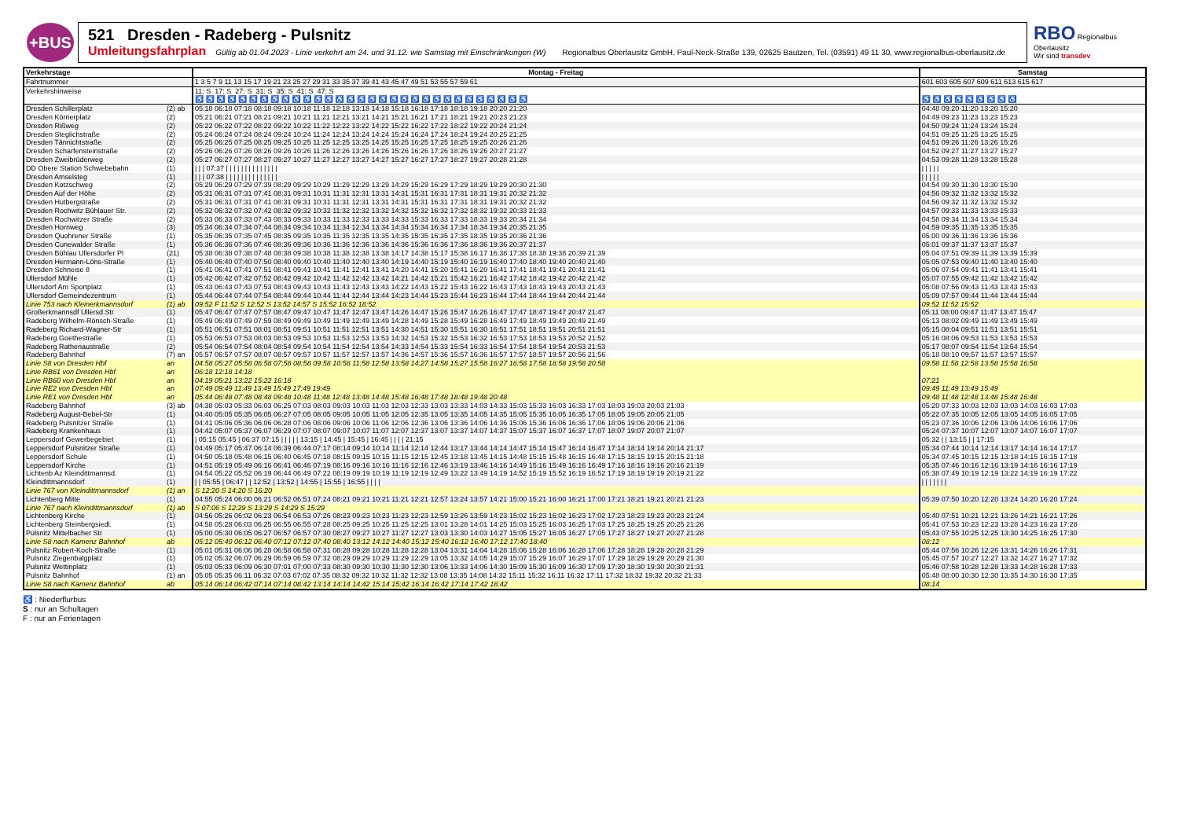+BUS
521 Dresden - Radeberg - Pulsnitz
Umleitungsfahrplan Gültig ab 01.04.2023 - Linie verkehrt am 24. und 31.12. wie Samstag mit Einschränkungen (W) Regionalbus Oberlausitz GmbH, Paul-Neck-Straße 139, 02625 Bautzen, Tel. (03591) 49 11 30, www.regionalbus-oberlausitz.de
RBO Regionalbus Oberlausitz
Wir sind transdev
| Verkehrstage | | Montag - Freitag | Samstag |
| --- | --- | --- | --- |
| Fahrtnummer | | 1 3 5 7 9 11 13 15 17 19 21 23 25 27 29 31 33 35 37 39 41 43 45 47 49 51 53 55 57 59 61 | 601 603 605 607 609 611 613 615 617 |
| Verkehrshinweise | | 11: S 17: S 27: S 31: S 35: S 41: S 47: S ♿ ♿ ♿ ♿ ♿ ♿ ♿ ♿ ♿ ♿ ♿ ♿ ♿ ♿ ♿ ♿ ♿ ♿ ♿ ♿ ♿ ♿ ♿ ♿ ♿ ♿ ♿ ♿ ♿ ♿ ♿ | ♿ ♿ ♿ ♿ ♿ ♿ ♿ ♿ ♿ |
| Dresden Schillerplatz | (2) ab | 05:18 06:18 07:18 08:18 09:18 10:18 11:18 12:18 13:18 14:18 15:18 16:18 17:18 18:18 19:18 20:20 21:20 | 04:48 09:20 11:20 13:20 15:20 |
| Dresden Körnerplatz | (2) | 05:21 06:21 07:21 08:21 09:21 10:21 11:21 12:21 13:21 14:21 15:21 16:21 17:21 18:21 19:21 20:23 21:23 | 04:49 09:23 11:23 13:23 15:23 |
| Dresden Rißweg | (2) | 05:22 06:22 07:22 08:22 09:22 10:22 11:22 12:22 13:22 14:22 15:22 16:22 17:22 18:22 19:22 20:24 21:24 | 04:50 09:24 11:24 13:24 15:24 |
| Dresden Steglichstraße | (2) | 05:24 06:24 07:24 08:24 09:24 10:24 11:24 12:24 13:24 14:24 15:24 16:24 17:24 18:24 19:24 20:25 21:25 | 04:51 09:25 11:25 13:25 15:25 |
| Dresden Tännichtstraße | (2) | 05:25 06:25 07:25 08:25 09:25 10:25 11:25 12:25 13:25 14:25 15:25 16:25 17:25 18:25 19:25 20:26 21:26 | 04:51 09:26 11:26 13:26 15:26 |
| Dresden Scharfensteinstraße | (2) | 05:26 06:26 07:26 08:26 09:26 10:26 11:26 12:26 13:26 14:26 15:26 16:26 17:26 18:26 19:26 20:27 21:27 | 04:52 09:27 11:27 13:27 15:27 |
| Dresden Zweibrüderweg | (2) | 05:27 06:27 07:27 08:27 09:27 10:27 11:27 12:27 13:27 14:27 15:27 16:27 17:27 18:27 19:27 20:28 21:28 | 04:53 09:28 11:28 13:28 15:28 |
| DD Obere Station Schwebebahn | (1) | / / / 07:37 / / / / / / / / / / / / / / | / / / / / |
| Dresden Amselsteg | (1) | / / / 07:38 / / / / / / / / / / / / / / | / / / / / |
| Dresden Kotzschweg | (2) | 05:29 06:29 07:29 07:39 08:29 09:29 10:29 11:29 12:29 13:29 14:29 15:29 16:29 17:29 18:29 19:29 20:30 21:30 | 04:54 09:30 11:30 13:30 15:30 |
| Dresden Auf der Höhe | (2) | 05:31 06:31 07:31 07:41 08:31 09:31 10:31 11:31 12:31 13:31 14:31 15:31 16:31 17:31 18:31 19:31 20:32 21:32 | 04:56 09:32 11:32 13:32 15:32 |
| Dresden Hutbergstraße | (2) | 05:31 06:31 07:31 07:41 08:31 09:31 10:31 11:31 12:31 13:31 14:31 15:31 16:31 17:31 18:31 19:31 20:32 21:32 | 04:56 09:32 11:32 13:32 15:32 |
| Dresden Rochwitz Bühlauer Str. | (2) | 05:32 06:32 07:32 07:42 08:32 09:32 10:32 11:32 12:32 13:32 14:32 15:32 16:32 17:32 18:32 19:32 20:33 21:33 | 04:57 09:33 11:33 13:33 15:33 |
| Dresden Rochwitzer Straße | (2) | 05:33 06:33 07:33 07:43 08:33 09:33 10:33 11:33 12:33 13:33 14:33 15:33 16:33 17:33 18:33 19:33 20:34 21:34 | 04:58 09:34 11:34 13:34 15:34 |
| Dresden Hornweg | (3) | 05:34 06:34 07:34 07:44 08:34 09:34 10:34 11:34 12:34 13:34 14:34 15:34 16:34 17:34 18:34 19:34 20:35 21:35 | 04:59 09:35 11:35 13:35 15:35 |
| Dresden Quohrener Straße | (1) | 05:35 06:35 07:35 07:45 08:35 09:35 10:35 11:35 12:35 13:35 14:35 15:35 16:35 17:35 18:35 19:35 20:36 21:36 | 05:00 09:36 11:36 13:36 15:36 |
| Dresden Cunewalder Straße | (1) | 05:36 06:36 07:36 07:46 08:36 09:36 10:36 11:36 12:36 13:36 14:36 15:36 16:36 17:36 18:36 19:36 20:37 21:37 | 05:01 09:37 11:37 13:37 15:37 |
| Dresden Bühlau Ullersdorfer Pl | (21) | 05:38 06:38 07:38 07:48 08:38 09:38 10:38 11:38 12:38 13:38 14:17 14:38 15:17 15:38 16:17 16:38 17:38 18:38 19:38 20:39 21:39 | 05:04 07:51 09:39 11:39 13:39 15:39 |
| Dresden Hermann-Löns-Straße | (1) | 05:40 06:40 07:40 07:50 08:40 09:40 10:40 11:40 12:40 13:40 14:19 14:40 15:19 15:40 16:19 16:40 17:40 18:40 19:40 20:40 21:40 | 05:05 07:53 09:40 11:40 13:40 15:40 |
| Dresden Schneise 8 | (1) | 05:41 06:41 07:41 07:51 08:41 09:41 10:41 11:41 12:41 13:41 14:20 14:41 15:20 15:41 16:20 16:41 17:41 18:41 19:41 20:41 21:41 | 05:06 07:54 09:41 11:41 13:41 15:41 |
| Ullersdorf Mühle | (1) | 05:42 06:42 07:42 07:52 08:42 09:42 10:42 11:42 12:42 13:42 14:21 14:42 15:21 15:42 16:21 16:42 17:42 18:42 19:42 20:42 21:42 | 05:07 07:55 09:42 11:42 13:42 15:42 |
| Ullersdorf Am Sportplatz | (1) | 05:43 06:43 07:43 07:53 08:43 09:43 10:43 11:43 12:43 13:43 14:22 14:43 15:22 15:43 16:22 16:43 17:43 18:43 19:43 20:43 21:43 | 05:08 07:56 09:43 11:43 13:43 15:43 |
| Ullersdorf Gemeindezentrum | (1) | 05:44 06:44 07:44 07:54 08:44 09:44 10:44 11:44 12:44 13:44 14:23 14:44 15:23 15:44 16:23 16:44 17:44 18:44 19:44 20:44 21:44 | 05:09 07:57 09:44 11:44 13:44 15:44 |
| Linie 753 nach Kleinerkmannsdorf | (1) ab | 09:52 F 11:52 S 12:52 S 13:52 14:57 S 15:52 16:52 18:52 | 09:52 11:52 15:52 |
| Großerkmannsdf Ullersd.Str | (1) | 05:47 06:47 07:47 07:57 08:47 09:47 10:47 11:47 12:47 13:47 14:26 14:47 15:26 15:47 16:26 16:47 17:47 18:47 19:47 20:47 21:47 | 05:11 08:00 09:47 11:47 13:47 15:47 |
| Radeberg Wilhelm-Rönsch-Straße | (1) | 05:49 06:49 07:49 07:59 08:49 09:49 10:49 11:49 12:49 13:49 14:28 14:49 15:28 15:49 16:28 16:49 17:49 18:49 19:49 20:49 21:49 | 05:13 08:02 09:49 11:49 13:49 15:49 |
| Radeberg Richard-Wagner-Str | (1) | 05:51 06:51 07:51 08:01 08:51 09:51 10:51 11:51 12:51 13:51 14:30 14:51 15:30 15:51 16:30 16:51 17:51 18:51 19:51 20:51 21:51 | 05:15 08:04 09:51 11:51 13:51 15:51 |
| Radeberg Goethestraße | (1) | 05:53 06:53 07:53 08:03 08:53 09:53 10:53 11:53 12:53 13:53 14:32 14:53 15:32 15:53 16:32 16:53 17:53 18:53 19:53 20:52 21:52 | 05:16 08:06 09:53 11:53 13:53 15:53 |
| Radeberg Rathenaustraße | (2) | 05:54 06:54 07:54 08:04 08:54 09:54 10:54 11:54 12:54 13:54 14:33 14:54 15:33 15:54 16:33 16:54 17:54 18:54 19:54 20:53 21:53 | 05:17 08:07 09:54 11:54 13:54 15:54 |
| Radeberg Bahnhof | (7) an | 05:57 06:57 07:57 08:07 08:57 09:57 10:57 11:57 12:57 13:57 14:36 14:57 15:36 15:57 16:36 16:57 17:57 18:57 19:57 20:56 21:56 | 05:18 08:10 09:57 11:57 13:57 15:57 |
| Linie S8 von Dresden Hbf | an | 04:58 05:27 05:58 06:58 07:58 08:58 09:58 10:58 11:58 12:58 13:58 14:27 14:58 15:27 15:58 16:27 16:58 17:58 18:58 19:58 20:58 | 09:58 11:58 12:58 13:58 15:58 16:58 |
| Linie RB61 von Dresden Hbf | an | 06:18 12:18 14:18 | |
| Linie RB60 von Dresden Hbf | an | 04:19 05:21 13:22 15:22 16:18 | 07:21 |
| Linie RE2 von Dresden Hbf | an | 07:49 09:49 11:49 13:49 15:49 17:49 19:49 | 09:49 11:49 13:49 15:49 |
| Linie RE1 von Dresden Hbf | an | 05:44 06:48 07:48 08:48 09:48 10:48 11:48 12:48 13:48 14:48 15:48 16:48 17:48 18:48 19:48 20:48 | 09:48 11:48 12:48 13:48 15:48 16:48 |
| Radeberg Bahnhof | (3) ab | 04:38 05:03 05:33 06:03 06:25 07:03 08:03 09:03 10:03 11:03 12:03 12:33 13:03 13:33 14:03 14:33 15:03 15:33 16:03 16:33 17:03 18:03 19:03 20:03 21:03 | 05:20 07:33 10:03 12:03 13:03 14:03 16:03 17:03 |
| Radeberg August-Bebel-Str | (1) | 04:40 05:05 05:35 06:05 06:27 07:05 08:05 09:05 10:05 11:05 12:05 12:35 13:05 13:35 14:05 14:35 15:05 15:35 16:05 16:35 17:05 18:05 19:05 20:05 21:05 | 05:22 07:35 10:05 12:05 13:05 14:05 16:05 17:05 |
| Radeberg Pulsnitzer Straße | (1) | 04:41 05:06 05:36 06:06 06:28 07:06 08:06 09:06 10:06 11:06 12:06 12:36 13:06 13:36 14:06 14:36 15:06 15:36 16:06 16:36 17:06 18:06 19:06 20:06 21:06 | 05:23 07:36 10:06 12:06 13:06 14:06 16:06 17:06 |
| Radeberg Krankenhaus | (1) | 04:42 05:07 05:37 06:07 06:29 07:07 08:07 09:07 10:07 11:07 12:07 12:37 13:07 13:37 14:07 14:37 15:07 15:37 16:07 16:37 17:07 18:07 19:07 20:07 21:07 | 05:24 07:37 10:07 12:07 13:07 14:07 16:07 17:07 |
| Leppersdorf Gewerbegebiet | (1) | / 05:15 05:45 / 06:37 07:15 / / / / / 13:15 / 14:45 / 15:45 / 16:45 / / / / 21:15 | 05:32 / / 13:15 / / 17:15 |
| Leppersdorf Pulsnitzer Straße | (1) | 04:49 05:17 05:47 06:14 06:39 06:44 07:17 08:14 09:14 10:14 11:14 12:14 12:44 13:17 13:44 14:14 14:47 15:14 15:47 16:14 16:47 17:14 18:14 19:14 20:14 21:17 | 05:34 07:44 10:14 12:14 13:17 14:14 16:14 17:17 |
| Leppersdorf Schule | (1) | 04:50 05:18 05:48 06:15 06:40 06:45 07:18 08:15 09:15 10:15 11:15 12:15 12:45 13:18 13:45 14:15 14:48 15:15 15:48 16:15 16:48 17:15 18:15 19:15 20:15 21:18 | 05:34 07:45 10:15 12:15 13:18 14:15 16:15 17:18 |
| Leppersdorf Kirche | (1) | 04:51 05:19 05:49 06:16 06:41 06:46 07:19 08:16 09:16 10:16 11:16 12:16 12:46 13:19 13:46 14:16 14:49 15:16 15:49 16:16 16:49 17:16 18:16 19:16 20:16 21:19 | 05:35 07:46 10:16 12:16 13:19 14:16 16:16 17:19 |
| Lichtenb Az Kleindittmannsd. | (1) | 04:54 05:22 05:52 06:19 06:44 06:49 07:22 08:19 09:19 10:19 11:19 12:19 12:49 13:22 13:49 14:19 14:52 15:19 15:52 16:19 16:52 17:19 18:19 19:19 20:19 21:22 | 05:38 07:49 10:19 12:19 13:22 14:19 16:19 17:22 |
| Kleindittmannsdorf | (1) | / / 05:55 / 06:47 / / 12:52 / 13:52 / 14:55 / 15:55 / 16:55 / / / / | / / / / / / / |
| Linie 767 von Kleindittmannsdorf | (1) an | S 12:20 S 14:20 S 16:20 | |
| Lichtenberg Mitte | (1) | 04:55 05:24 06:00 06:21 06:52 06:51 07:24 08:21 09:21 10:21 11:21 12:21 12:57 13:24 13:57 14:21 15:00 15:21 16:00 16:21 17:00 17:21 18:21 19:21 20:21 21:23 | 05:39 07:50 10:20 12:20 13:24 14:20 16:20 17:24 |
| Linie 767 nach Kleindittmannsdorf | (1) ab | S 07:06 S 12:29 S 13:29 S 14:29 S 15:29 | |
| Lichtenberg Kirche | (1) | 04:56 05:26 06:02 06:23 06:54 06:53 07:26 08:23 09:23 10:23 11:23 12:23 12:59 13:26 13:59 14:23 15:02 15:23 16:02 16:23 17:02 17:23 18:23 19:23 20:23 21:24 | 05:40 07:51 10:21 12:21 13:26 14:21 16:21 17:26 |
| Lichtenberg Steinbergsiedl. | (1) | 04:58 05:28 06:03 06:25 06:55 06:55 07:28 08:25 09:25 10:25 11:25 12:25 13:01 13:28 14:01 14:25 15:03 15:25 16:03 16:25 17:03 17:25 18:25 19:25 20:25 21:26 | 05:41 07:53 10:23 12:23 13:28 14:23 16:23 17:28 |
| Pulsnitz Mittelbacher Str | (1) | 05:00 05:30 06:05 06:27 06:57 06:57 07:30 08:27 09:27 10:27 11:27 12:27 13:03 13:30 14:03 14:27 15:05 15:27 16:05 16:27 17:05 17:27 18:27 19:27 20:27 21:28 | 05:43 07:55 10:25 12:25 13:30 14:25 16:25 17:30 |
| Linie S8 nach Kamenz Bahnhof | ab | 05:12 05:40 06:12 06:40 07:12 07:12 07:40 08:40 13:12 14:12 14:40 15:12 15:40 16:12 16:40 17:12 17:40 18:40 | 08:12 |
| Pulsnitz Robert-Koch-Straße | (1) | 05:01 05:31 06:06 06:28 06:58 06:58 07:31 08:28 09:28 10:28 11:28 12:28 13:04 13:31 14:04 14:28 15:06 15:28 16:06 16:28 17:06 17:28 18:28 19:28 20:28 21:29 | 05:44 07:56 10:26 12:26 13:31 14:26 16:26 17:31 |
| Pulsnitz Ziegenbalgplatz | (1) | 05:02 05:32 06:07 06:29 06:59 06:59 07:32 08:29 09:29 10:29 11:29 12:29 13:05 13:32 14:05 14:29 15:07 15:29 16:07 16:29 17:07 17:29 18:29 19:29 20:29 21:30 | 05:45 07:57 10:27 12:27 13:32 14:27 16:27 17:32 |
| Pulsnitz Wettinplatz | (1) | 05:03 05:33 06:09 06:30 07:01 07:00 07:33 08:30 09:30 10:30 11:30 12:30 13:06 13:33 14:06 14:30 15:09 15:30 16:09 16:30 17:09 17:30 18:30 19:30 20:30 21:31 | 05:46 07:58 10:28 12:28 13:33 14:28 16:28 17:33 |
| Pulsnitz Bahnhof | (1) an | 05:05 05:35 06:11 06:32 07:03 07:02 07:35 08:32 09:32 10:32 11:32 12:32 13:08 13:35 14:08 14:32 15:11 15:32 16:11 16:32 17:11 17:32 18:32 19:32 20:32 21:33 | 05:48 08:00 10:30 12:30 13:35 14:30 16:30 17:35 |
| Linie S8 nach Kamenz Bahnhof | ab | 05:14 06:14 06:42 07:14 07:14 08:42 13:14 14:14 14:42 15:14 15:42 16:14 16:42 17:14 17:42 18:42 | 08:14 |
♿ : Niederflurbus
S : nur an Schultagen
F : nur an Ferientagen